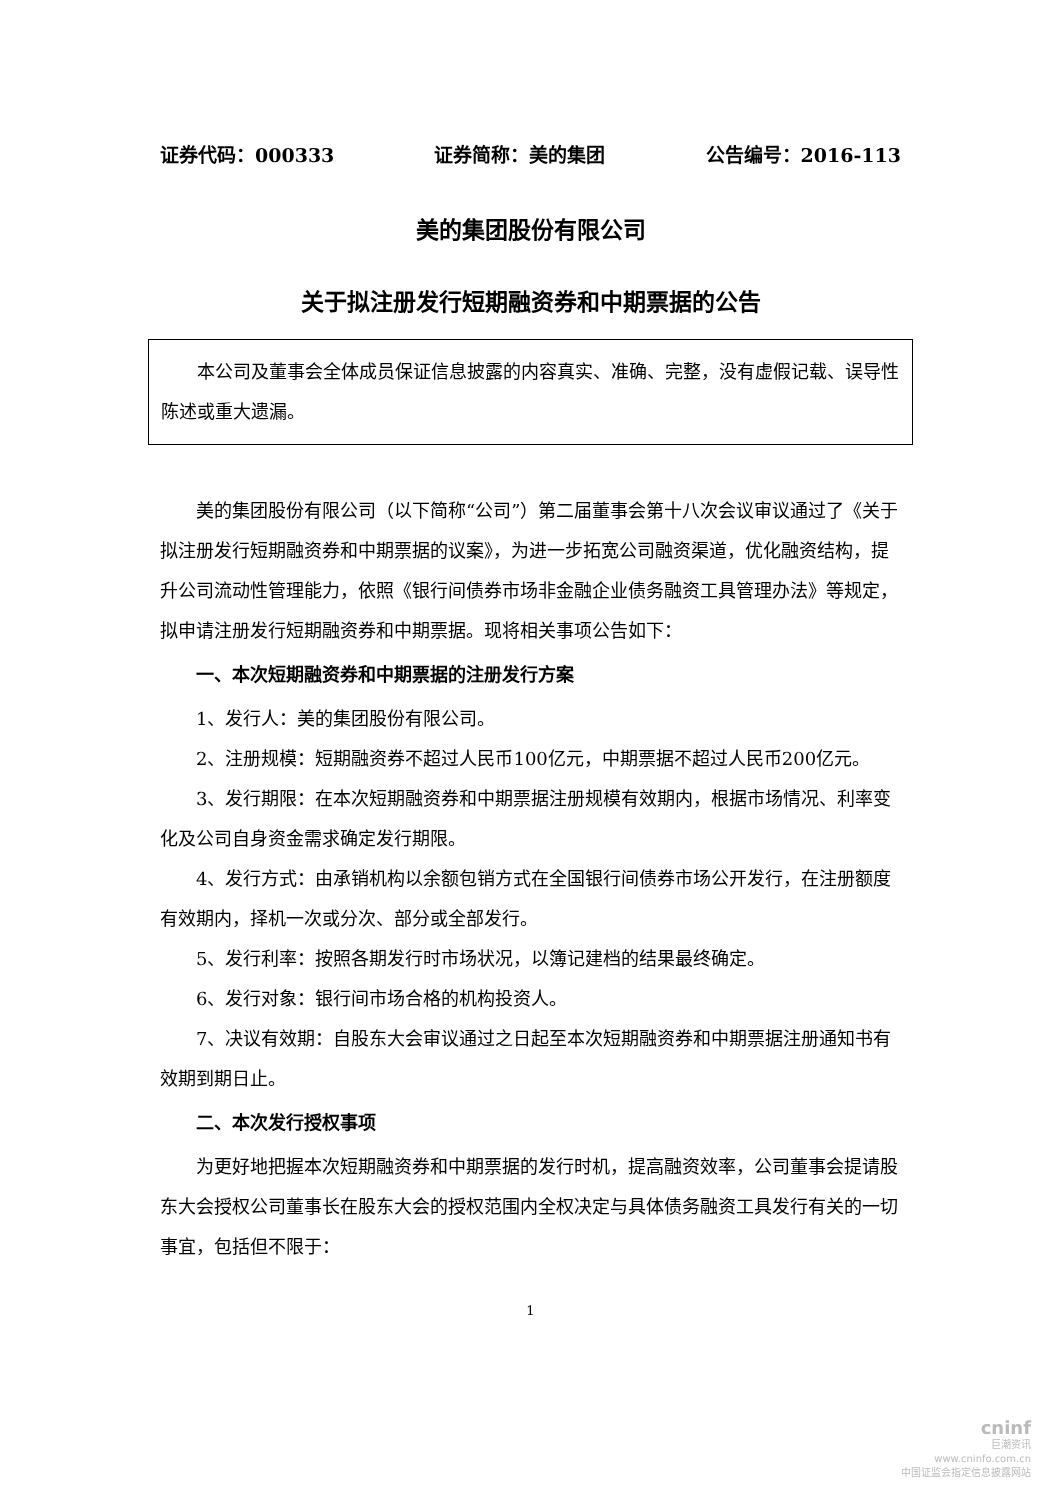证券代码：000333 证券简称：美的集团 公告编号：2016-113
美的集团股份有限公司
关于拟注册发行短期融资券和中期票据的公告
本公司及董事会全体成员保证信息披露的内容真实、准确、完整，没有虚假记载、误导性陈述或重大遗漏。
美的集团股份有限公司（以下简称“公司”）第二届董事会第十八次会议审议通过了《关于拟注册发行短期融资券和中期票据的议案》，为进一步拓宽公司融资渠道，优化融资结构，提升公司流动性管理能力，依照《银行间债券市场非金融企业债务融资工具管理办法》等规定，拟申请注册发行短期融资券和中期票据。现将相关事项公告如下：
一、本次短期融资券和中期票据的注册发行方案
1、发行人：美的集团股份有限公司。
2、注册规模：短期融资券不超过人民币100亿元，中期票据不超过人民币200亿元。
3、发行期限：在本次短期融资券和中期票据注册规模有效期内，根据市场情况、利率变化及公司自身资金需求确定发行期限。
4、发行方式：由承销机构以余额包销方式在全国银行间债券市场公开发行，在注册额度有效期内，择机一次或分次、部分或全部发行。
5、发行利率：按照各期发行时市场状况，以簿记建档的结果最终确定。
6、发行对象：银行间市场合格的机构投资人。
7、决议有效期：自股东大会审议通过之日起至本次短期融资券和中期票据注册通知书有效期到期日止。
二、本次发行授权事项
为更好地把握本次短期融资券和中期票据的发行时机，提高融资效率，公司董事会提请股东大会授权公司董事长在股东大会的授权范围内全权决定与具体债务融资工具发行有关的一切事宜，包括但不限于：
1
cninf
巨潮资讯
www.cninfo.com.cn
中国证监会指定信息披露网站